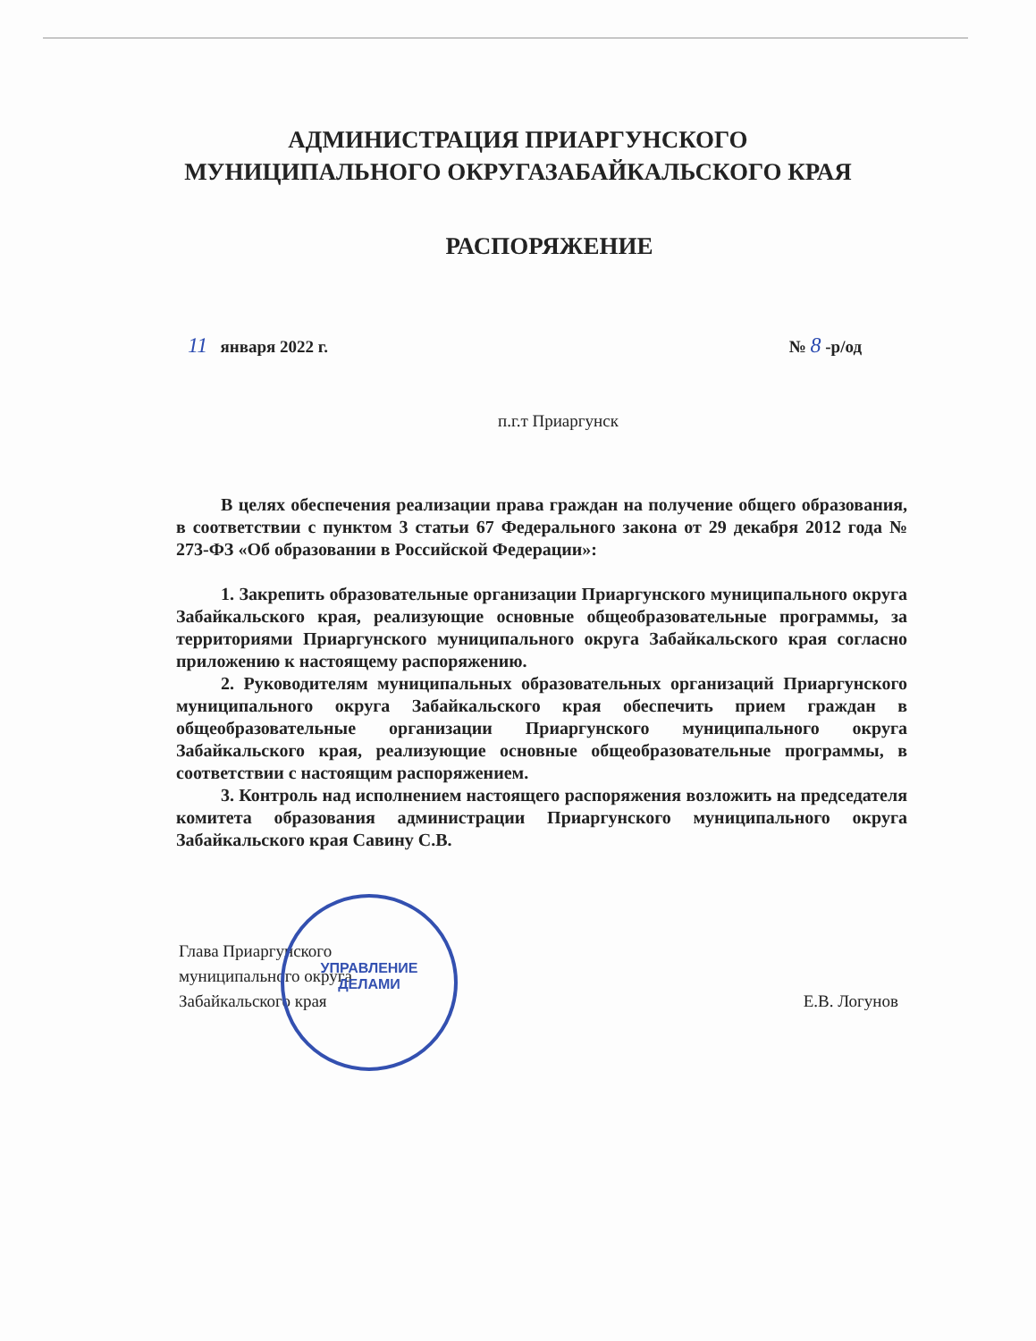АДМИНИСТРАЦИЯ ПРИАРГУНСКОГО
МУНИЦИПАЛЬНОГО ОКРУГАЗАБАЙКАЛЬСКОГО КРАЯ
РАСПОРЯЖЕНИЕ
11 января 2022 г. № 8 -р/од
п.г.т Приаргунск
В целях обеспечения реализации права граждан на получение общего образования, в соответствии с пунктом 3 статьи 67 Федерального закона от 29 декабря 2012 года № 273-ФЗ «Об образовании в Российской Федерации»:
1. Закрепить образовательные организации Приаргунского муниципального округа Забайкальского края, реализующие основные общеобразовательные программы, за территориями Приаргунского муниципального округа Забайкальского края согласно приложению к настоящему распоряжению.
2. Руководителям муниципальных образовательных организаций Приаргунского муниципального округа Забайкальского края обеспечить прием граждан в общеобразовательные организации Приаргунского муниципального округа Забайкальского края, реализующие основные общеобразовательные программы, в соответствии с настоящим распоряжением.
3. Контроль над исполнением настоящего распоряжения возложить на председателя комитета образования администрации Приаргунского муниципального округа Забайкальского края Савину С.В.
Глава Приаргунского
муниципального округа
Забайкальского края
Е.В. Логунов
УПРАВЛЕНИЕ
ДЕЛАМИ